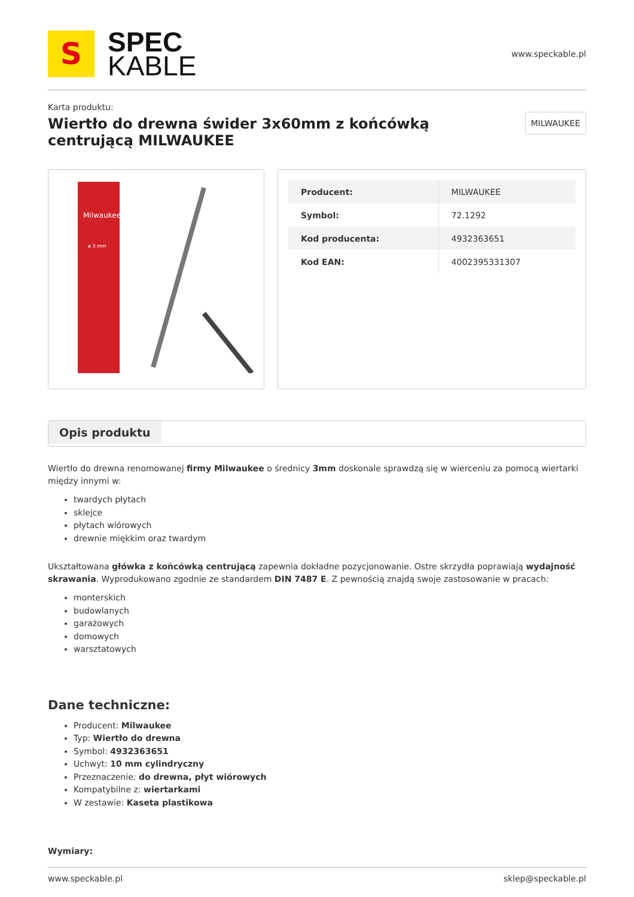S
SPEC
KABLE
www.speckable.pl
Karta produktu:
Wiertło do drewna świder 3x60mm z końcówką centrującą MILWAUKEE
MILWAUKEE
Milwaukee
ø 3 mm
| Producent: | MILWAUKEE |
| Symbol: | 72.1292 |
| Kod producenta: | 4932363651 |
| Kod EAN: | 4002395331307 |
Opis produktu
Wiertło do drewna renomowanej firmy Milwaukee o średnicy 3mm doskonale sprawdzą się w wierceniu za pomocą wiertarki między innymi w:
twardych płytach
sklejce
płytach wiórowych
drewnie miękkim oraz twardym
Ukształtowana główka z końcówką centrującą zapewnia dokładne pozycjonowanie. Ostre skrzydła poprawiają wydajność skrawania. Wyprodukowano zgodnie ze standardem DIN 7487 E. Z pewnością znajdą swoje zastosowanie w pracach:
monterskich
budowlanych
garażowych
domowych
warsztatowych
Dane techniczne:
Producent: Milwaukee
Typ: Wiertło do drewna
Symbol: 4932363651
Uchwyt: 10 mm cylindryczny
Przeznaczenie: do drewna, płyt wiórowych
Kompatybilne z: wiertarkami
W zestawie: Kaseta plastikowa
Wymiary:
www.speckable.pl sklep@speckable.pl